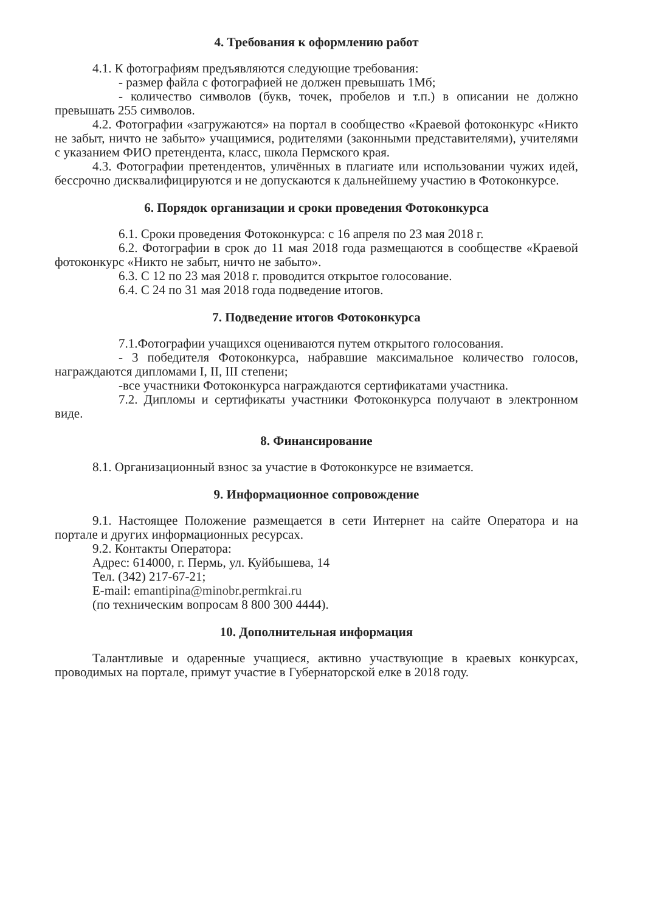4. Требования к оформлению работ
4.1. К фотографиям предъявляются следующие требования:
- размер файла с фотографией не должен превышать 1Мб;
- количество символов (букв, точек, пробелов и т.п.) в описании не должно превышать 255 символов.
4.2. Фотографии «загружаются» на портал в сообщество «Краевой фотоконкурс «Никто не забыт, ничто не забыто» учащимися, родителями (законными представителями), учителями с указанием ФИО претендента, класс, школа Пермского края.
4.3. Фотографии претендентов, уличённых в плагиате или использовании чужих идей, бессрочно дисквалифицируются и не допускаются к дальнейшему участию в Фотоконкурсе.
6. Порядок организации и сроки проведения Фотоконкурса
6.1. Сроки проведения Фотоконкурса: с 16 апреля по 23 мая 2018 г.
6.2. Фотографии в срок до 11 мая 2018 года размещаются в сообществе «Краевой фотоконкурс «Никто не забыт, ничто не забыто».
6.3. С 12 по 23 мая 2018 г. проводится открытое голосование.
6.4. С 24 по 31 мая 2018 года подведение итогов.
7. Подведение итогов Фотоконкурса
7.1.Фотографии учащихся оцениваются путем открытого голосования.
- 3 победителя Фотоконкурса, набравшие максимальное количество голосов, награждаются дипломами I, II, III степени;
-все участники Фотоконкурса награждаются сертификатами участника.
7.2. Дипломы и сертификаты участники Фотоконкурса получают в электронном виде.
8. Финансирование
8.1. Организационный взнос за участие в Фотоконкурсе не взимается.
9. Информационное сопровождение
9.1. Настоящее Положение размещается в сети Интернет на сайте Оператора и на портале и других информационных ресурсах.
9.2. Контакты Оператора:
Адрес: 614000, г. Пермь, ул. Куйбышева, 14
Тел. (342) 217-67-21;
E-mail: emantipina@minobr.permkrai.ru
(по техническим вопросам 8 800 300 4444).
10. Дополнительная информация
Талантливые и одаренные учащиеся, активно участвующие в краевых конкурсах, проводимых на портале, примут участие в Губернаторской елке в 2018 году.